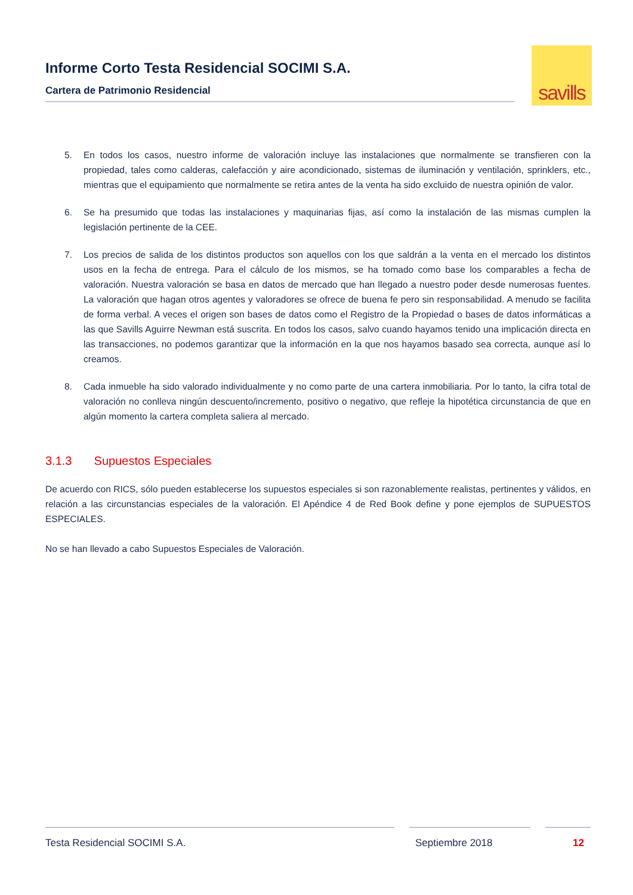Informe Corto Testa Residencial SOCIMI S.A.
Cartera de Patrimonio Residencial
savills
5. En todos los casos, nuestro informe de valoración incluye las instalaciones que normalmente se transfieren con la propiedad, tales como calderas, calefacción y aire acondicionado, sistemas de iluminación y ventilación, sprinklers, etc., mientras que el equipamiento que normalmente se retira antes de la venta ha sido excluido de nuestra opinión de valor.
6. Se ha presumido que todas las instalaciones y maquinarias fijas, así como la instalación de las mismas cumplen la legislación pertinente de la CEE.
7. Los precios de salida de los distintos productos son aquellos con los que saldrán a la venta en el mercado los distintos usos en la fecha de entrega. Para el cálculo de los mismos, se ha tomado como base los comparables a fecha de valoración. Nuestra valoración se basa en datos de mercado que han llegado a nuestro poder desde numerosas fuentes. La valoración que hagan otros agentes y valoradores se ofrece de buena fe pero sin responsabilidad. A menudo se facilita de forma verbal. A veces el origen son bases de datos como el Registro de la Propiedad o bases de datos informáticas a las que Savills Aguirre Newman está suscrita. En todos los casos, salvo cuando hayamos tenido una implicación directa en las transacciones, no podemos garantizar que la información en la que nos hayamos basado sea correcta, aunque así lo creamos.
8. Cada inmueble ha sido valorado individualmente y no como parte de una cartera inmobiliaria. Por lo tanto, la cifra total de valoración no conlleva ningún descuento/incremento, positivo o negativo, que refleje la hipotética circunstancia de que en algún momento la cartera completa saliera al mercado.
3.1.3 Supuestos Especiales
De acuerdo con RICS, sólo pueden establecerse los supuestos especiales si son razonablemente realistas, pertinentes y válidos, en relación a las circunstancias especiales de la valoración. El Apéndice 4 de Red Book define y pone ejemplos de SUPUESTOS ESPECIALES.
No se han llevado a cabo Supuestos Especiales de Valoración.
Testa Residencial SOCIMI S.A. Septiembre 2018 12